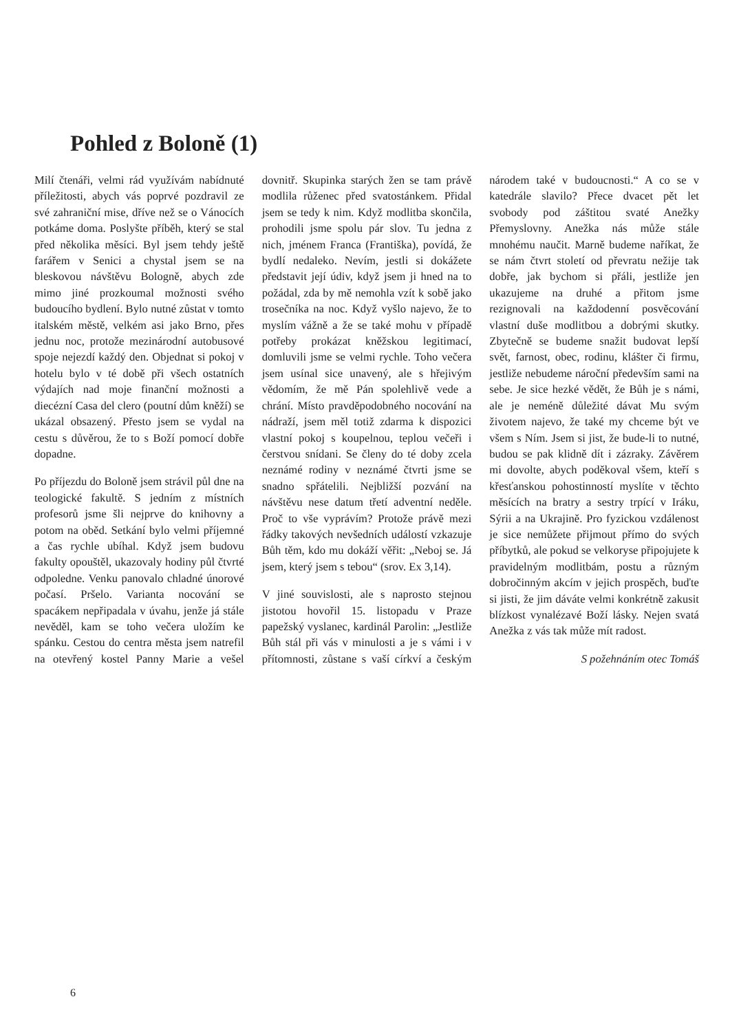Pohled z Boloně (1)
Milí čtenáři, velmi rád využívám nabídnuté příležitosti, abych vás poprvé pozdravil ze své zahraniční mise, dříve než se o Vánocích potkáme doma. Poslyšte příběh, který se stal před několika měsíci. Byl jsem tehdy ještě farářem v Senici a chystal jsem se na bleskovou návštěvu Bologně, abych zde mimo jiné prozkoumal možnosti svého budoucího bydlení. Bylo nutné zůstat v tomto italském městě, velkém asi jako Brno, přes jednu noc, protože mezinárodní autobusové spoje nejezdí každý den. Objednat si pokoj v hotelu bylo v té době při všech ostatních výdajích nad moje finanční možnosti a diecézní Casa del clero (poutní dům kněží) se ukázal obsazený. Přesto jsem se vydal na cestu s důvěrou, že to s Boží pomocí dobře dopadne.
Po příjezdu do Boloně jsem strávil půl dne na teologické fakultě. S jedním z místních profesorů jsme šli nejprve do knihovny a potom na oběd. Setkání bylo velmi příjemné a čas rychle ubíhal. Když jsem budovu fakulty opouštěl, ukazovaly hodiny půl čtvrté odpoledne. Venku panovalo chladné únorové počasí. Pršelo. Varianta nocování se spacákem nepřipadala v úvahu, jenže já stále nevěděl, kam se toho večera uložím ke spánku. Cestou do centra města jsem natrefil na otevřený kostel Panny Marie a vešel dovnitř. Skupinka starých žen se tam právě modlila růženec před svatostánkem. Přidal jsem se tedy k nim. Když modlitba skončila, prohodili jsme spolu pár slov. Tu jedna z nich, jménem Franca (Františka), povídá, že bydlí nedaleko. Nevím, jestli si dokážete představit její údiv, když jsem ji hned na to požádal, zda by mě nemohla vzít k sobě jako trosečníka na noc. Když vyšlo najevo, že to myslím vážně a že se také mohu v případě potřeby prokázat kněžskou legitimací, domluvili jsme se velmi rychle. Toho večera jsem usínal sice unavený, ale s hřejivým vědomím, že mě Pán spolehlivě vede a chrání. Místo pravděpodobného nocování na nádraží, jsem měl totiž zdarma k dispozici vlastní pokoj s koupelnou, teplou večeři i čerstvou snídani. Se členy do té doby zcela neznámé rodiny v neznámé čtvrti jsme se snadno spřátelili. Nejbližší pozvání na návštěvu nese datum třetí adventní neděle. Proč to vše vyprávím? Protože právě mezi řádky takových nevšedních událostí vzkazuje Bůh těm, kdo mu dokáží věřit: „Neboj se. Já jsem, který jsem s tebou“ (srov. Ex 3,14).
V jiné souvislosti, ale s naprosto stejnou jistotou hovořil 15. listopadu v Praze papežský vyslanec, kardinál Parolin: „Jestliže Bůh stál při vás v minulosti a je s vámi i v přítomnosti, zůstane s vaší církví a českým národem také v budoucnosti.“ A co se v katedrále slavilo? Přece dvacet pět let svobody pod záštitou svaté Anežky Přemyslovny. Anežka nás může stále mnohému naučit. Marně budeme naříkat, že se nám čtvrt století od převratu nežije tak dobře, jak bychom si přáli, jestliže jen ukazujeme na druhé a přitom jsme rezignovali na každodenní posvěcování vlastní duše modlitbou a dobrými skutky. Zbytečně se budeme snažit budovat lepší svět, farnost, obec, rodinu, klášter či firmu, jestliže nebudeme nároční především sami na sebe. Je sice hezké vědět, že Bůh je s námi, ale je neméně důležité dávat Mu svým životem najevo, že také my chceme být ve všem s Ním. Jsem si jist, že bude-li to nutné, budou se pak klidně dít i zázraky. Závěrem mi dovolte, abych poděkoval všem, kteří s křesťanskou pohostinností myslíte v těchto měsících na bratry a sestry trpící v Iráku, Sýrii a na Ukrajině. Pro fyzickou vzdálenost je sice nemůžete přijmout přímo do svých příbytků, ale pokud se velkoryse připojujete k pravidelným modlitbám, postu a různým dobročinným akcím v jejich prospěch, buďte si jisti, že jim dáváte velmi konkrétně zakusit blízkost vynalézavé Boží lásky. Nejen svatá Anežka z vás tak může mít radost.
S požehnáním otec Tomáš
6